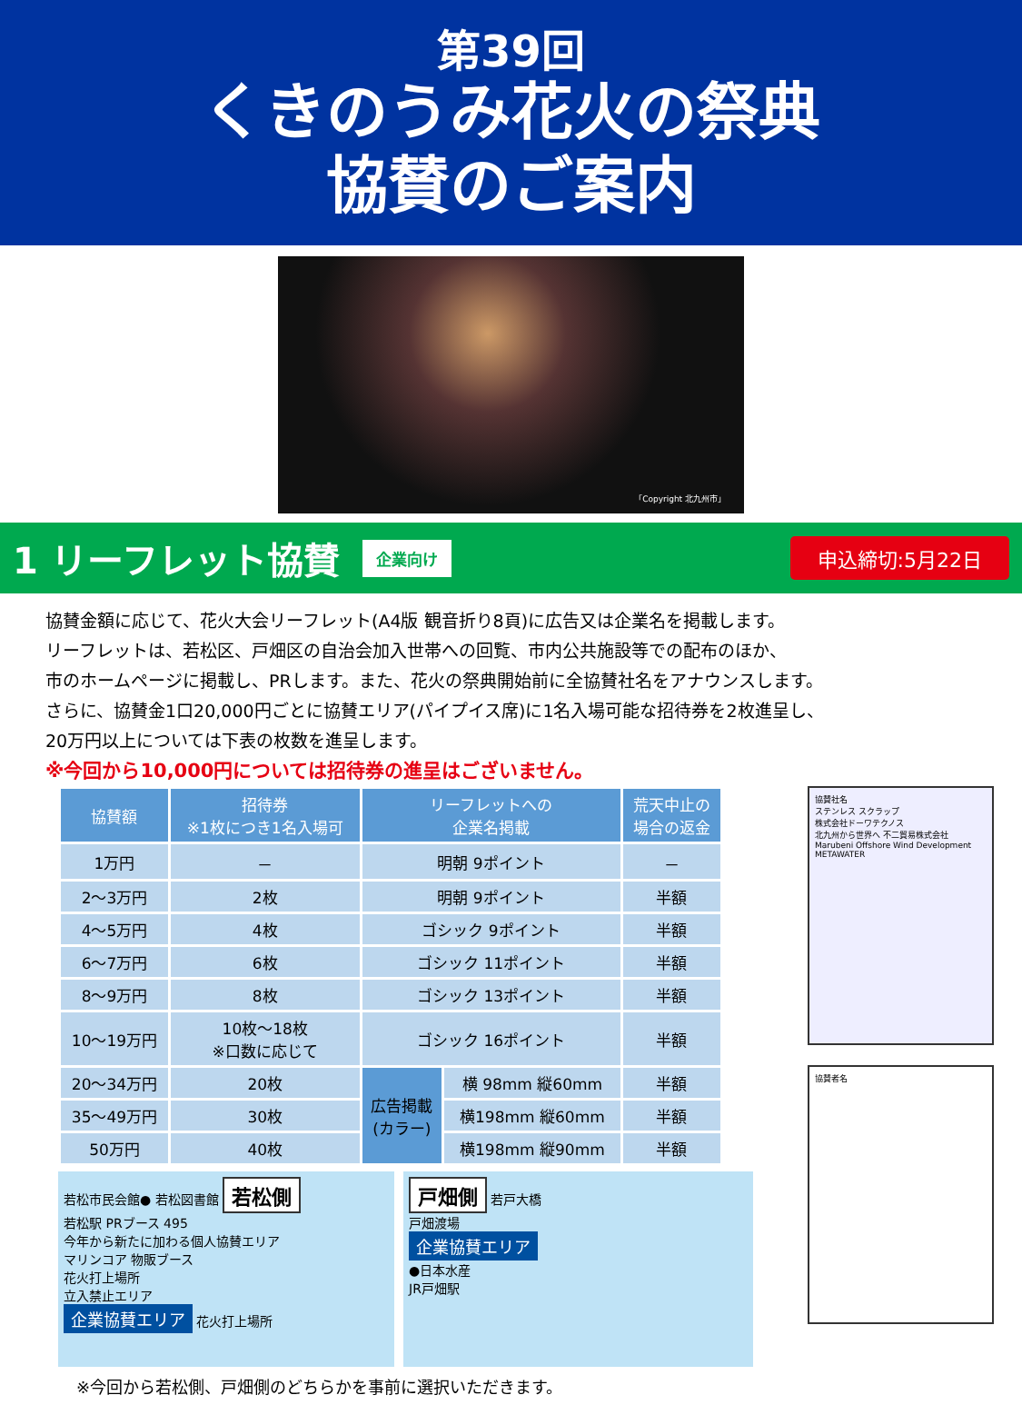第39回
くきのうみ花火の祭典
協賛のご案内
「Copyright 北九州市」
1 リーフレット協賛
企業向け 申込締切:5月22日
協賛金額に応じて、花火大会リーフレット(A4版 観音折り8頁)に広告又は企業名を掲載します。
リーフレットは、若松区、戸畑区の自治会加入世帯への回覧、市内公共施設等での配布のほか、
市のホームページに掲載し、PRします。また、花火の祭典開始前に全協賛社名をアナウンスします。
さらに、協賛金1口20,000円ごとに協賛エリア(パイプイス席)に1名入場可能な招待券を2枚進呈し、
20万円以上については下表の枚数を進呈します。
※今回から10,000円については招待券の進呈はございません。
| 協賛額 | 招待券 ※1枚につき1名入場可 | リーフレットへの 企業名掲載 | | 荒天中止の 場合の返金 |
| --- | --- | --- | --- | --- |
| 1万円 | － | 明朝 9ポイント | | － |
| 2～3万円 | 2枚 | 明朝 9ポイント | | 半額 |
| 4～5万円 | 4枚 | ゴシック 9ポイント | | 半額 |
| 6～7万円 | 6枚 | ゴシック 11ポイント | | 半額 |
| 8～9万円 | 8枚 | ゴシック 13ポイント | | 半額 |
| 10～19万円 | 10枚～18枚 ※口数に応じて | ゴシック 16ポイント | | 半額 |
| 20～34万円 | 20枚 | 広告掲載 (カラー) | 横 98mm 縦60mm | 半額 |
| 35～49万円 | 30枚 | | 横198mm 縦60mm | 半額 |
| 50万円 | 40枚 | | 横198mm 縦90mm | 半額 |
若松市民会館● 若松図書館 若松側
若松駅 PRブース 495
今年から新たに加わる個人協賛エリア
マリンコア 物販ブース
花火打上場所
立入禁止エリア
企業協賛エリア 花火打上場所
戸畑側 若戸大橋
戸畑渡場
企業協賛エリア
●日本水産
JR戸畑駅
※今回から若松側、戸畑側のどちらかを事前に選択いただきます。
協賛社名
ステンレス スクラップ
株式会社ドーワテクノス
北九州から世界へ 不二貿易株式会社
Marubeni Offshore Wind Development
METAWATER
協賛者名